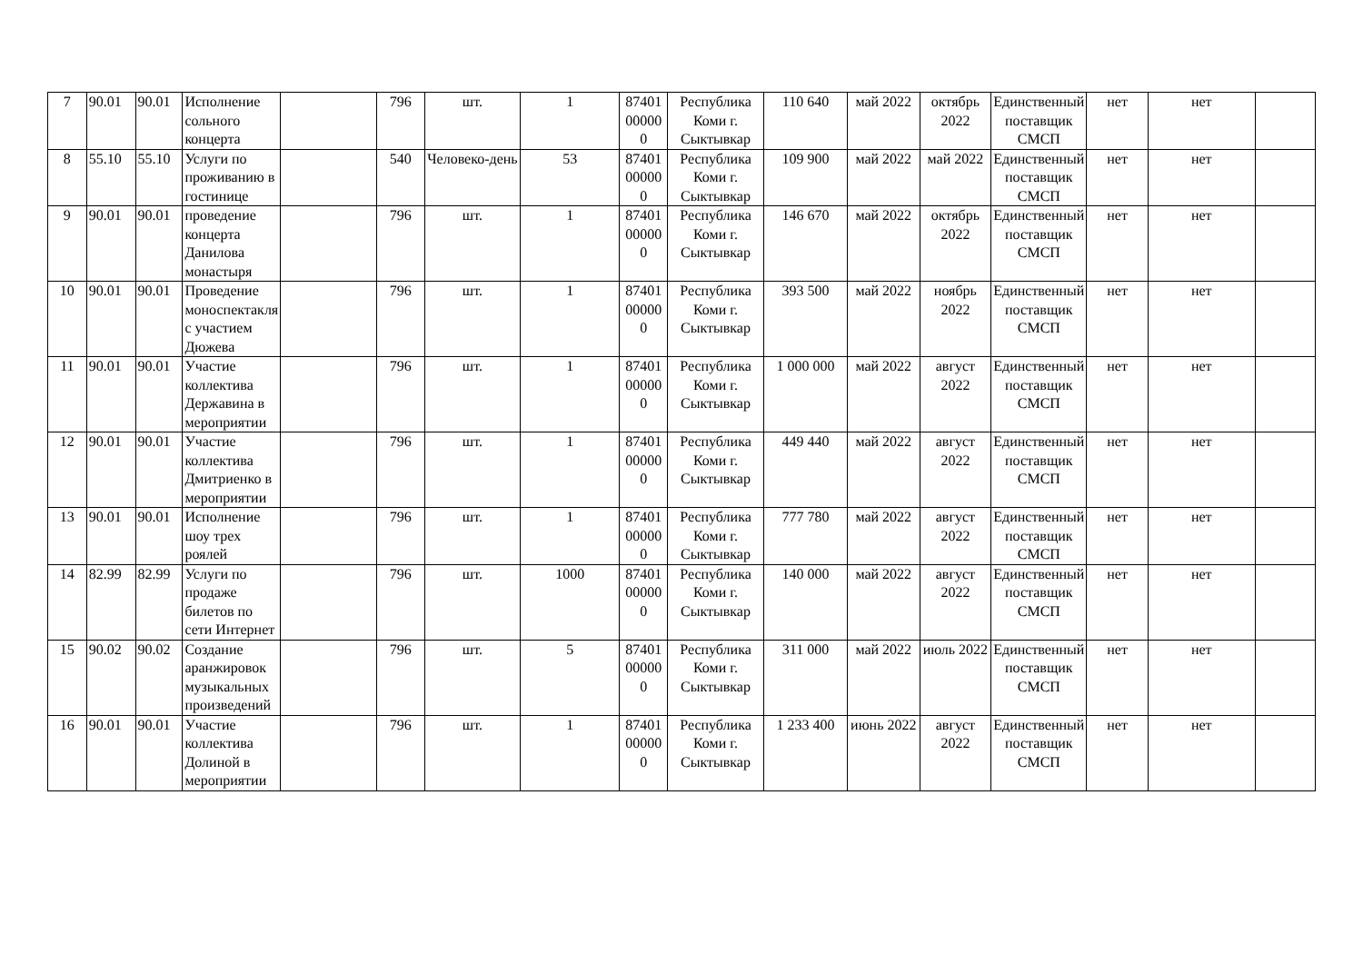| 7 | 90.01 | 90.01 | Исполнение сольного концерта | | 796 | шт. | 1 | 87401 00000 0 | Республика Коми г. Сыктывкар | 110 640 | май 2022 | октябрь 2022 | Единственный поставщик СМСП | нет | нет | |
| 8 | 55.10 | 55.10 | Услуги по проживанию в гостинице | | 540 | Человеко-день | 53 | 87401 00000 0 | Республика Коми г. Сыктывкар | 109 900 | май 2022 | май 2022 | Единственный поставщик СМСП | нет | нет | |
| 9 | 90.01 | 90.01 | проведение концерта Данилова монастыря | | 796 | шт. | 1 | 87401 00000 0 | Республика Коми г. Сыктывкар | 146 670 | май 2022 | октябрь 2022 | Единственный поставщик СМСП | нет | нет | |
| 10 | 90.01 | 90.01 | Проведение моноспектакля с участием Дюжева | | 796 | шт. | 1 | 87401 00000 0 | Республика Коми г. Сыктывкар | 393 500 | май 2022 | ноябрь 2022 | Единственный поставщик СМСП | нет | нет | |
| 11 | 90.01 | 90.01 | Участие коллектива Державина в мероприятии | | 796 | шт. | 1 | 87401 00000 0 | Республика Коми г. Сыктывкар | 1 000 000 | май 2022 | август 2022 | Единственный поставщик СМСП | нет | нет | |
| 12 | 90.01 | 90.01 | Участие коллектива Дмитриенко в мероприятии | | 796 | шт. | 1 | 87401 00000 0 | Республика Коми г. Сыктывкар | 449 440 | май 2022 | август 2022 | Единственный поставщик СМСП | нет | нет | |
| 13 | 90.01 | 90.01 | Исполнение шоу трех роялей | | 796 | шт. | 1 | 87401 00000 0 | Республика Коми г. Сыктывкар | 777 780 | май 2022 | август 2022 | Единственный поставщик СМСП | нет | нет | |
| 14 | 82.99 | 82.99 | Услуги по продаже билетов по сети Интернет | | 796 | шт. | 1000 | 87401 00000 0 | Республика Коми г. Сыктывкар | 140 000 | май 2022 | август 2022 | Единственный поставщик СМСП | нет | нет | |
| 15 | 90.02 | 90.02 | Создание аранжировок музыкальных произведений | | 796 | шт. | 5 | 87401 00000 0 | Республика Коми г. Сыктывкар | 311 000 | май 2022 | июль 2022 | Единственный поставщик СМСП | нет | нет | |
| 16 | 90.01 | 90.01 | Участие коллектива Долиной в мероприятии | | 796 | шт. | 1 | 87401 00000 0 | Республика Коми г. Сыктывкар | 1 233 400 | июнь 2022 | август 2022 | Единственный поставщик СМСП | нет | нет | |